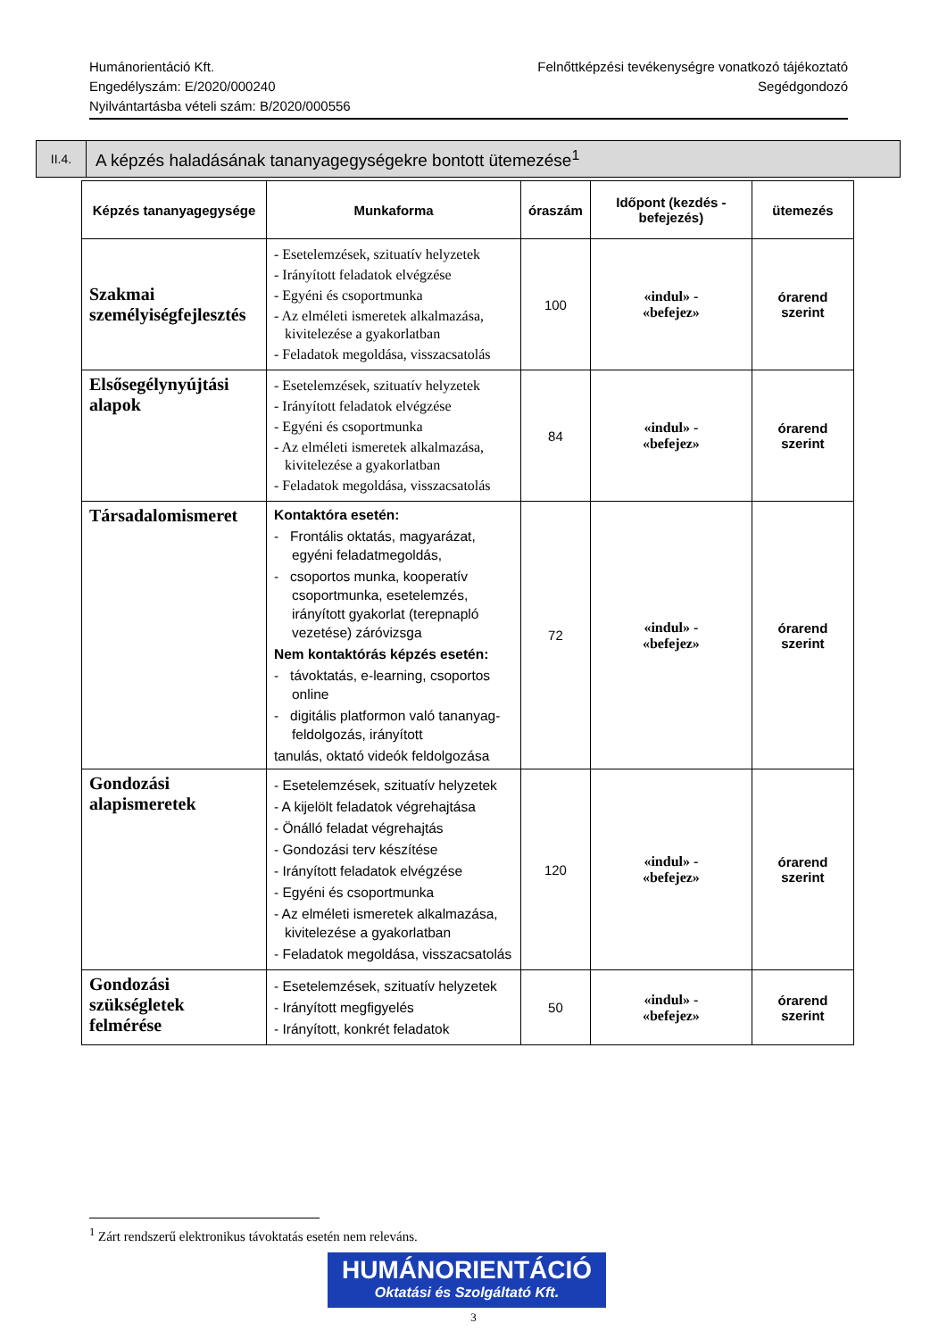Humánorientáció Kft.
Engedélyszám: E/2020/000240
Nyilvántartásba vételi szám: B/2020/000556
Felnőttképzési tevékenységre vonatkozó tájékoztató
Segédgondozó
II.4.
A képzés haladásának tananyagegységekre bontott ütemezése<sup>1</sup>
| Képzés tananyagegysége | Munkaforma | óraszám | Időpont (kezdés - befejezés) | ütemezés |
| --- | --- | --- | --- | --- |
| Szakmai személyiségfejlesztés | - Esetelemzések, szituatív helyzetek - Irányított feladatok elvégzése - Egyéni és csoportmunka - Az elméleti ismeretek alkalmazása, kivitelezése a gyakorlatban - Feladatok megoldása, visszacsatolás | 100 | «indul» - «befejez» | órarend szerint |
| Elsősegélynyújtási alapok | - Esetelemzések, szituatív helyzetek - Irányított feladatok elvégzése - Egyéni és csoportmunka - Az elméleti ismeretek alkalmazása, kivitelezése a gyakorlatban - Feladatok megoldása, visszacsatolás | 84 | «indul» - «befejez» | órarend szerint |
| Társadalomismeret | Kontaktóra esetén: - Frontális oktatás, magyarázat, egyéni feladatmegoldás, - csoportos munka, kooperatív csoportmunka, esetelemzés, irányított gyakorlat (terepnapló vezetése) záróvizsga Nem kontaktórás képzés esetén: - távoktatás, e-learning, csoportos online - digitális platformon való tananyag-feldolgozás, irányított tanulás, oktató videók feldolgozása | 72 | «indul» - «befejez» | órarend szerint |
| Gondozási alapismeretek | - Esetelemzések, szituatív helyzetek - A kijelölt feladatok végrehajtása - Önálló feladat végrehajtás - Gondozási terv készítése - Irányított feladatok elvégzése - Egyéni és csoportmunka - Az elméleti ismeretek alkalmazása, kivitelezése a gyakorlatban - Feladatok megoldása, visszacsatolás | 120 | «indul» - «befejez» | órarend szerint |
| Gondozási szükségletek felmérése | - Esetelemzések, szituatív helyzetek - Irányított megfigyelés - Irányított, konkrét feladatok | 50 | «indul» - «befejez» | órarend szerint |
<sup>1</sup> Zárt rendszerű elektronikus távoktatás esetén nem releváns.
HUMÁNORIENTÁCIÓ
Oktatási és Szolgáltató Kft.
3